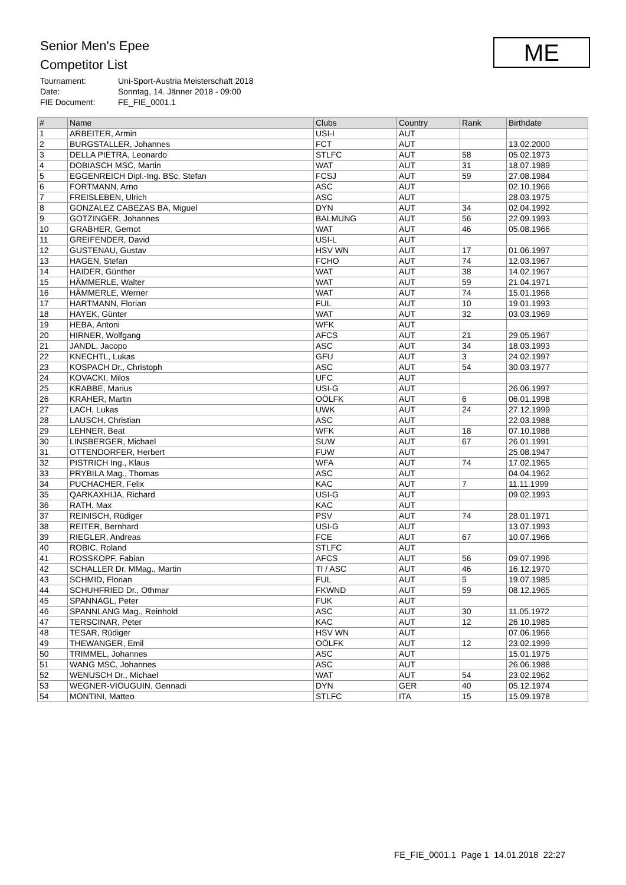Senior Men's Epee
Competitor List
Tournament: Uni-Sport-Austria Meisterschaft 2018
Date: Sonntag, 14. Jänner 2018 - 09:00
FIE Document: FE_FIE_0001.1
ME
| # | Name | Clubs | Country | Rank | Birthdate |
| --- | --- | --- | --- | --- | --- |
| 1 | ARBEITER, Armin | USI-I | AUT | | |
| 2 | BURGSTALLER, Johannes | FCT | AUT | | 13.02.2000 |
| 3 | DELLA PIETRA, Leonardo | STLFC | AUT | 58 | 05.02.1973 |
| 4 | DOBIASCH MSC, Martin | WAT | AUT | 31 | 18.07.1989 |
| 5 | EGGENREICH Dipl.-Ing. BSc, Stefan | FCSJ | AUT | 59 | 27.08.1984 |
| 6 | FORTMANN, Arno | ASC | AUT | | 02.10.1966 |
| 7 | FREISLEBEN, Ulrich | ASC | AUT | | 28.03.1975 |
| 8 | GONZALEZ CABEZAS BA, Miguel | DYN | AUT | 34 | 02.04.1992 |
| 9 | GOTZINGER, Johannes | BALMUNG | AUT | 56 | 22.09.1993 |
| 10 | GRABHER, Gernot | WAT | AUT | 46 | 05.08.1966 |
| 11 | GREIFENDER, David | USI-L | AUT | | |
| 12 | GUSTENAU, Gustav | HSV WN | AUT | 17 | 01.06.1997 |
| 13 | HAGEN, Stefan | FCHO | AUT | 74 | 12.03.1967 |
| 14 | HAIDER, Günther | WAT | AUT | 38 | 14.02.1967 |
| 15 | HÄMMERLE, Walter | WAT | AUT | 59 | 21.04.1971 |
| 16 | HÄMMERLE, Werner | WAT | AUT | 74 | 15.01.1966 |
| 17 | HARTMANN, Florian | FUL | AUT | 10 | 19.01.1993 |
| 18 | HAYEK, Günter | WAT | AUT | 32 | 03.03.1969 |
| 19 | HEBA, Antoni | WFK | AUT | | |
| 20 | HIRNER, Wolfgang | AFCS | AUT | 21 | 29.05.1967 |
| 21 | JANDL, Jacopo | ASC | AUT | 34 | 18.03.1993 |
| 22 | KNECHTL, Lukas | GFU | AUT | 3 | 24.02.1997 |
| 23 | KOSPACH Dr., Christoph | ASC | AUT | 54 | 30.03.1977 |
| 24 | KOVACKI, Milos | UFC | AUT | | |
| 25 | KRABBE, Marius | USI-G | AUT | | 26.06.1997 |
| 26 | KRAHER, Martin | OÖLFK | AUT | 6 | 06.01.1998 |
| 27 | LACH, Lukas | UWK | AUT | 24 | 27.12.1999 |
| 28 | LAUSCH, Christian | ASC | AUT | | 22.03.1988 |
| 29 | LEHNER, Beat | WFK | AUT | 18 | 07.10.1988 |
| 30 | LINSBERGER, Michael | SUW | AUT | 67 | 26.01.1991 |
| 31 | OTTENDORFER, Herbert | FUW | AUT | | 25.08.1947 |
| 32 | PISTRICH Ing., Klaus | WFA | AUT | 74 | 17.02.1965 |
| 33 | PRYBILA Mag., Thomas | ASC | AUT | | 04.04.1962 |
| 34 | PUCHACHER, Felix | KAC | AUT | 7 | 11.11.1999 |
| 35 | QARKAXHIJA, Richard | USI-G | AUT | | 09.02.1993 |
| 36 | RATH, Max | KAC | AUT | | |
| 37 | REINISCH, Rüdiger | PSV | AUT | 74 | 28.01.1971 |
| 38 | REITER, Bernhard | USI-G | AUT | | 13.07.1993 |
| 39 | RIEGLER, Andreas | FCE | AUT | 67 | 10.07.1966 |
| 40 | ROBIC, Roland | STLFC | AUT | | |
| 41 | ROSSKOPF, Fabian | AFCS | AUT | 56 | 09.07.1996 |
| 42 | SCHALLER Dr. MMag., Martin | TI / ASC | AUT | 46 | 16.12.1970 |
| 43 | SCHMID, Florian | FUL | AUT | 5 | 19.07.1985 |
| 44 | SCHUHFRIED Dr., Othmar | FKWND | AUT | 59 | 08.12.1965 |
| 45 | SPANNAGL, Peter | FUK | AUT | | |
| 46 | SPANNLANG Mag., Reinhold | ASC | AUT | 30 | 11.05.1972 |
| 47 | TERSCINAR, Peter | KAC | AUT | 12 | 26.10.1985 |
| 48 | TESAR, Rüdiger | HSV WN | AUT | | 07.06.1966 |
| 49 | THEWANGER, Emil | OÖLFK | AUT | 12 | 23.02.1999 |
| 50 | TRIMMEL, Johannes | ASC | AUT | | 15.01.1975 |
| 51 | WANG MSC, Johannes | ASC | AUT | | 26.06.1988 |
| 52 | WENUSCH Dr., Michael | WAT | AUT | 54 | 23.02.1962 |
| 53 | WEGNER-VIOUGUIN, Gennadi | DYN | GER | 40 | 05.12.1974 |
| 54 | MONTINI, Matteo | STLFC | ITA | 15 | 15.09.1978 |
FE_FIE_0001.1 Page 1 14.01.2018 22:27